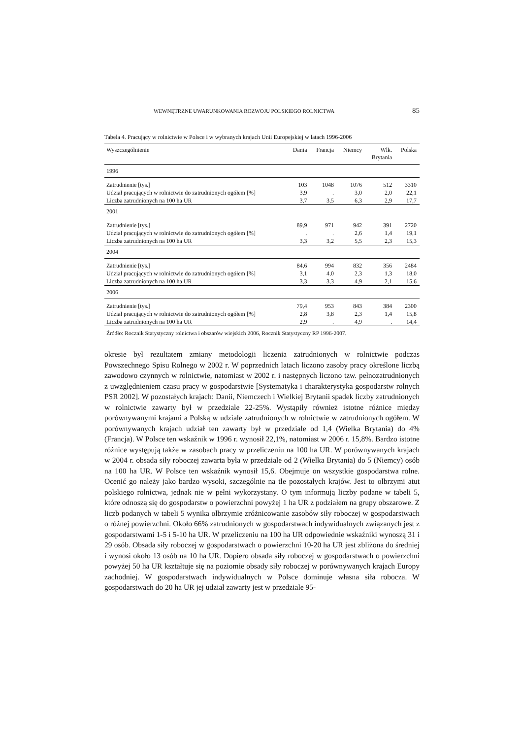WEWNĘTRZNE UWARUNKOWANIA ROZWOJU POLSKIEGO ROLNICTWA 85
Tabela 4. Pracujący w rolnictwie w Polsce i w wybranych krajach Unii Europejskiej w latach 1996-2006
| Wyszczególnienie | Dania | Francja | Niemcy | Wlk. Brytania | Polska |
| --- | --- | --- | --- | --- | --- |
| 1996 | | | | | |
| Zatrudnienie [tys.] | 103 | 1048 | 1076 | 512 | 3310 |
| Udział pracujących w rolnictwie do zatrudnionych ogółem [%] | 3,9 | . | 3,0 | 2,0 | 22,1 |
| Liczba zatrudnionych na 100 ha UR | 3,7 | 3,5 | 6,3 | 2,9 | 17,7 |
| 2001 | | | | | |
| Zatrudnienie [tys.] | 89,9 | 971 | 942 | 391 | 2720 |
| Udział pracujących w rolnictwie do zatrudnionych ogółem [%] | . | . | 2,6 | 1,4 | 19,1 |
| Liczba zatrudnionych na 100 ha UR | 3,3 | 3,2 | 5,5 | 2,3 | 15,3 |
| 2004 | | | | | |
| Zatrudnienie [tys.] | 84,6 | 994 | 832 | 356 | 2484 |
| Udział pracujących w rolnictwie do zatrudnionych ogółem [%] | 3,1 | 4,0 | 2,3 | 1,3 | 18,0 |
| Liczba zatrudnionych na 100 ha UR | 3,3 | 3,3 | 4,9 | 2,1 | 15,6 |
| 2006 | | | | | |
| Zatrudnienie [tys.] | 79,4 | 953 | 843 | 384 | 2300 |
| Udział pracujących w rolnictwie do zatrudnionych ogółem [%] | 2,8 | 3,8 | 2,3 | 1,4 | 15,8 |
| Liczba zatrudnionych na 100 ha UR | 2,9 | . | 4,9 | . | 14,4 |
Źródło: Rocznik Statystyczny rolnictwa i obszarów wiejskich 2006, Rocznik Statystyczny RP 1996-2007.
okresie był rezultatem zmiany metodologii liczenia zatrudnionych w rolnictwie podczas Powszechnego Spisu Rolnego w 2002 r. W poprzednich latach liczono zasoby pracy określone liczbą zawodowo czynnych w rolnictwie, natomiast w 2002 r. i następnych liczono tzw. pełnozatrudnionych z uwzględnieniem czasu pracy w gospodarstwie [Systematyka i charakterystyka gospodarstw rolnych PSR 2002]. W pozostałych krajach: Danii, Niemczech i Wielkiej Brytanii spadek liczby zatrudnionych w rolnictwie zawarty był w przedziale 22-25%. Wystąpiły również istotne różnice między porównywanymi krajami a Polską w udziale zatrudnionych w rolnictwie w zatrudnionych ogółem. W porównywanych krajach udział ten zawarty był w przedziale od 1,4 (Wielka Brytania) do 4% (Francja). W Polsce ten wskaźnik w 1996 r. wynosił 22,1%, natomiast w 2006 r. 15,8%. Bardzo istotne różnice występują także w zasobach pracy w przeliczeniu na 100 ha UR. W porównywanych krajach w 2004 r. obsada siły roboczej zawarta była w przedziale od 2 (Wielka Brytania) do 5 (Niemcy) osób na 100 ha UR. W Polsce ten wskaźnik wynosił 15,6. Obejmuje on wszystkie gospodarstwa rolne. Ocenić go należy jako bardzo wysoki, szczególnie na tle pozostałych krajów. Jest to olbrzymi atut polskiego rolnictwa, jednak nie w pełni wykorzystany. O tym informują liczby podane w tabeli 5, które odnoszą się do gospodarstw o powierzchni powyżej 1 ha UR z podziałem na grupy obszarowe. Z liczb podanych w tabeli 5 wynika olbrzymie zróżnicowanie zasobów siły roboczej w gospodarstwach o różnej powierzchni. Około 66% zatrudnionych w gospodarstwach indywidualnych związanych jest z gospodarstwami 1-5 i 5-10 ha UR. W przeliczeniu na 100 ha UR odpowiednie wskaźniki wynoszą 31 i 29 osób. Obsada siły roboczej w gospodarstwach o powierzchni 10-20 ha UR jest zbliżona do średniej i wynosi około 13 osób na 10 ha UR. Dopiero obsada siły roboczej w gospodarstwach o powierzchni powyżej 50 ha UR kształtuje się na poziomie obsady siły roboczej w porównywanych krajach Europy zachodniej. W gospodarstwach indywidualnych w Polsce dominuje własna siła robocza. W gospodarstwach do 20 ha UR jej udział zawarty jest w przedziale 95-